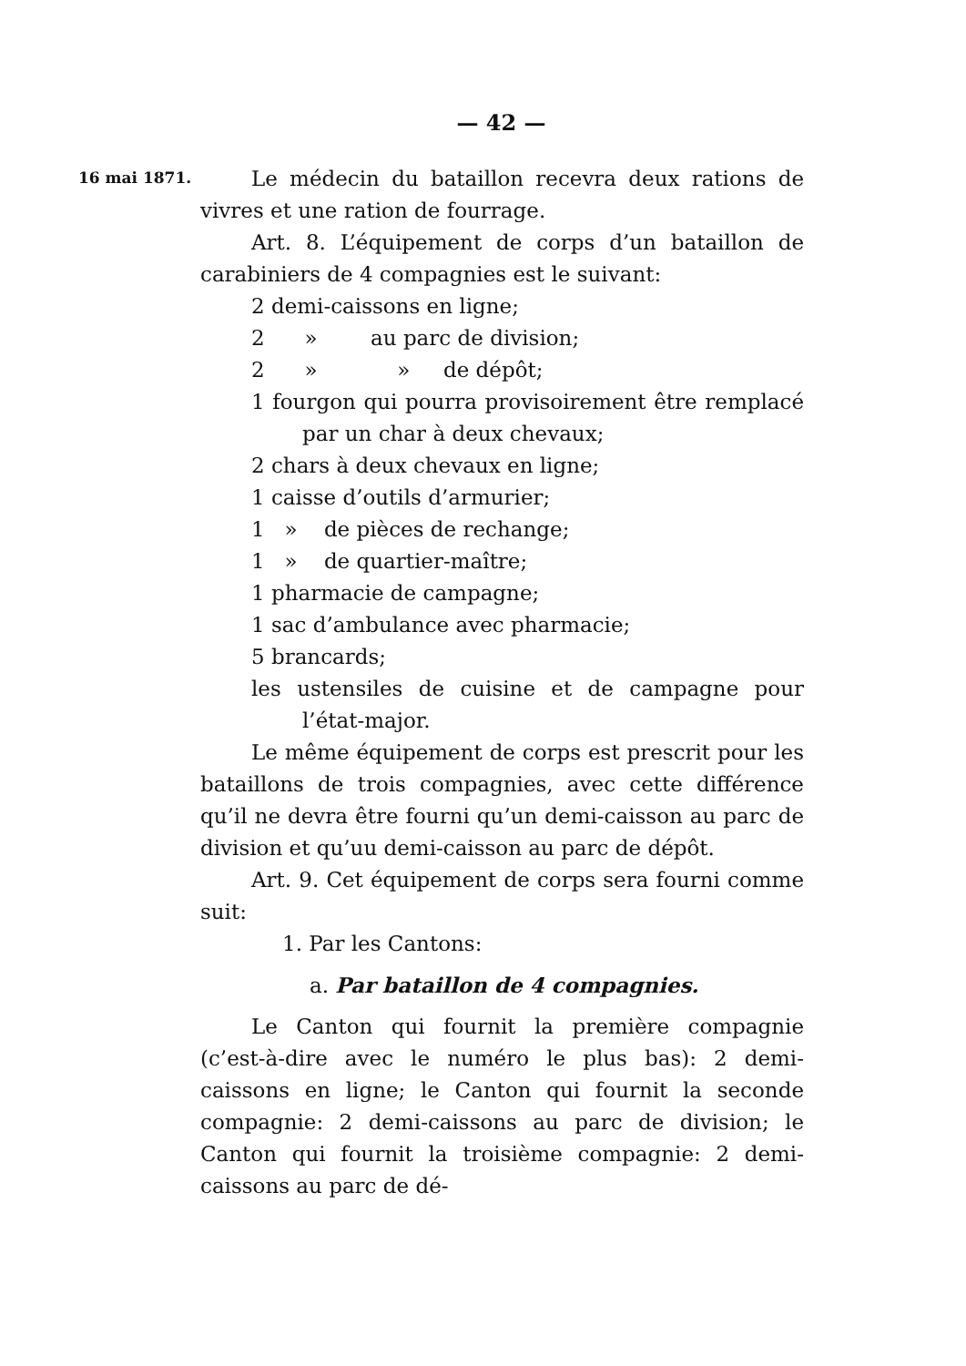— 42 —
16 mai 1871.
Le médecin du bataillon recevra deux rations de vivres et une ration de fourrage.
Art. 8. L’équipement de corps d’un bataillon de carabiniers de 4 compagnies est le suivant:
2 demi-caissons en ligne;
2 » au parc de division;
2 » » de dépôt;
1 fourgon qui pourra provisoirement être remplacé par un char à deux chevaux;
2 chars à deux chevaux en ligne;
1 caisse d’outils d’armurier;
1 » de pièces de rechange;
1 » de quartier-maître;
1 pharmacie de campagne;
1 sac d’ambulance avec pharmacie;
5 brancards;
les ustensiles de cuisine et de campagne pour l’état-major.
Le même équipement de corps est prescrit pour les bataillons de trois compagnies, avec cette différence qu’il ne devra être fourni qu’un demi-caisson au parc de division et qu’uu demi-caisson au parc de dépôt.
Art. 9. Cet équipement de corps sera fourni comme suit:
1. Par les Cantons:
a. Par bataillon de 4 compagnies.
Le Canton qui fournit la première compagnie (c’est-à-dire avec le numéro le plus bas): 2 demi-caissons en ligne; le Canton qui fournit la seconde compagnie: 2 demi-caissons au parc de division; le Canton qui fournit la troisième compagnie: 2 demi-caissons au parc de dé-